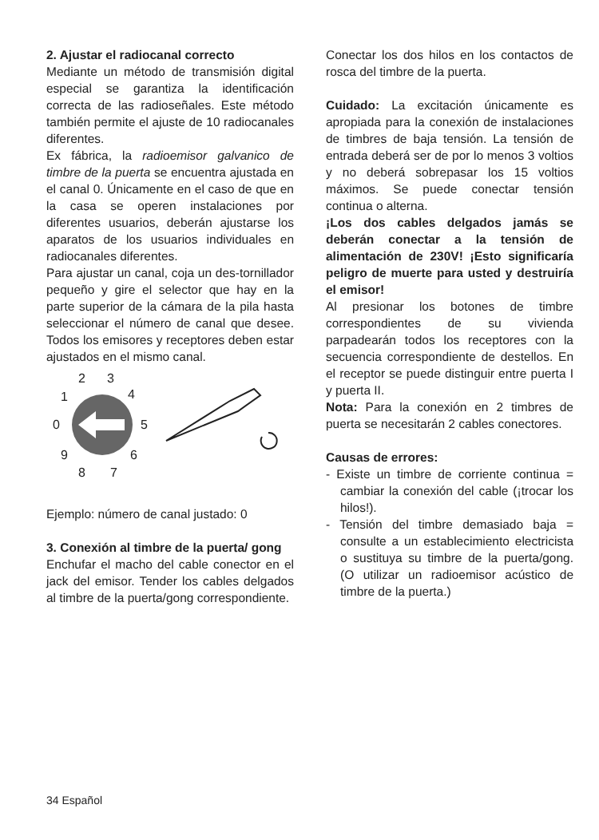2. Ajustar el radiocanal correcto
Mediante un método de transmisión digital especial se garantiza la identificación correcta de las radioseñales. Este método también permite el ajuste de 10 radiocanales diferentes.
Ex fábrica, la radioemisor galvanico de timbre de la puerta se encuentra ajustada en el canal 0. Únicamente en el caso de que en la casa se operen instalaciones por diferentes usuarios, deberán ajustarse los aparatos de los usuarios individuales en radiocanales diferentes.
Para ajustar un canal, coja un des-tornillador pequeño y gire el selector que hay en la parte superior de la cámara de la pila hasta seleccionar el número de canal que desee. Todos los emisores y receptores deben estar ajustados en el mismo canal.
0
1
2
3
4
5
6
7
8
9
Ejemplo: número de canal justado: 0
3. Conexión al timbre de la puerta/ gong
Enchufar el macho del cable conector en el jack del emisor. Tender los cables delgados al timbre de la puerta/gong correspondiente.
Conectar los dos hilos en los contactos de rosca del timbre de la puerta.
Cuidado: La excitación únicamente es apropiada para la conexión de instalaciones de timbres de baja tensión. La tensión de entrada deberá ser de por lo menos 3 voltios y no deberá sobrepasar los 15 voltios máximos. Se puede conectar tensión continua o alterna.
¡Los dos cables delgados jamás se deberán conectar a la tensión de alimentación de 230V! ¡Esto significaría peligro de muerte para usted y destruiría el emisor!
Al presionar los botones de timbre correspondientes de su vivienda parpadearán todos los receptores con la secuencia correspondiente de destellos. En el receptor se puede distinguir entre puerta I y puerta II.
Nota: Para la conexión en 2 timbres de puerta se necesitarán 2 cables conectores.
Causas de errores:
- Existe un timbre de corriente continua = cambiar la conexión del cable (¡trocar los hilos!).
- Tensión del timbre demasiado baja = consulte a un establecimiento electricista o sustituya su timbre de la puerta/gong. (O utilizar un radioemisor acústico de timbre de la puerta.)
34 Español